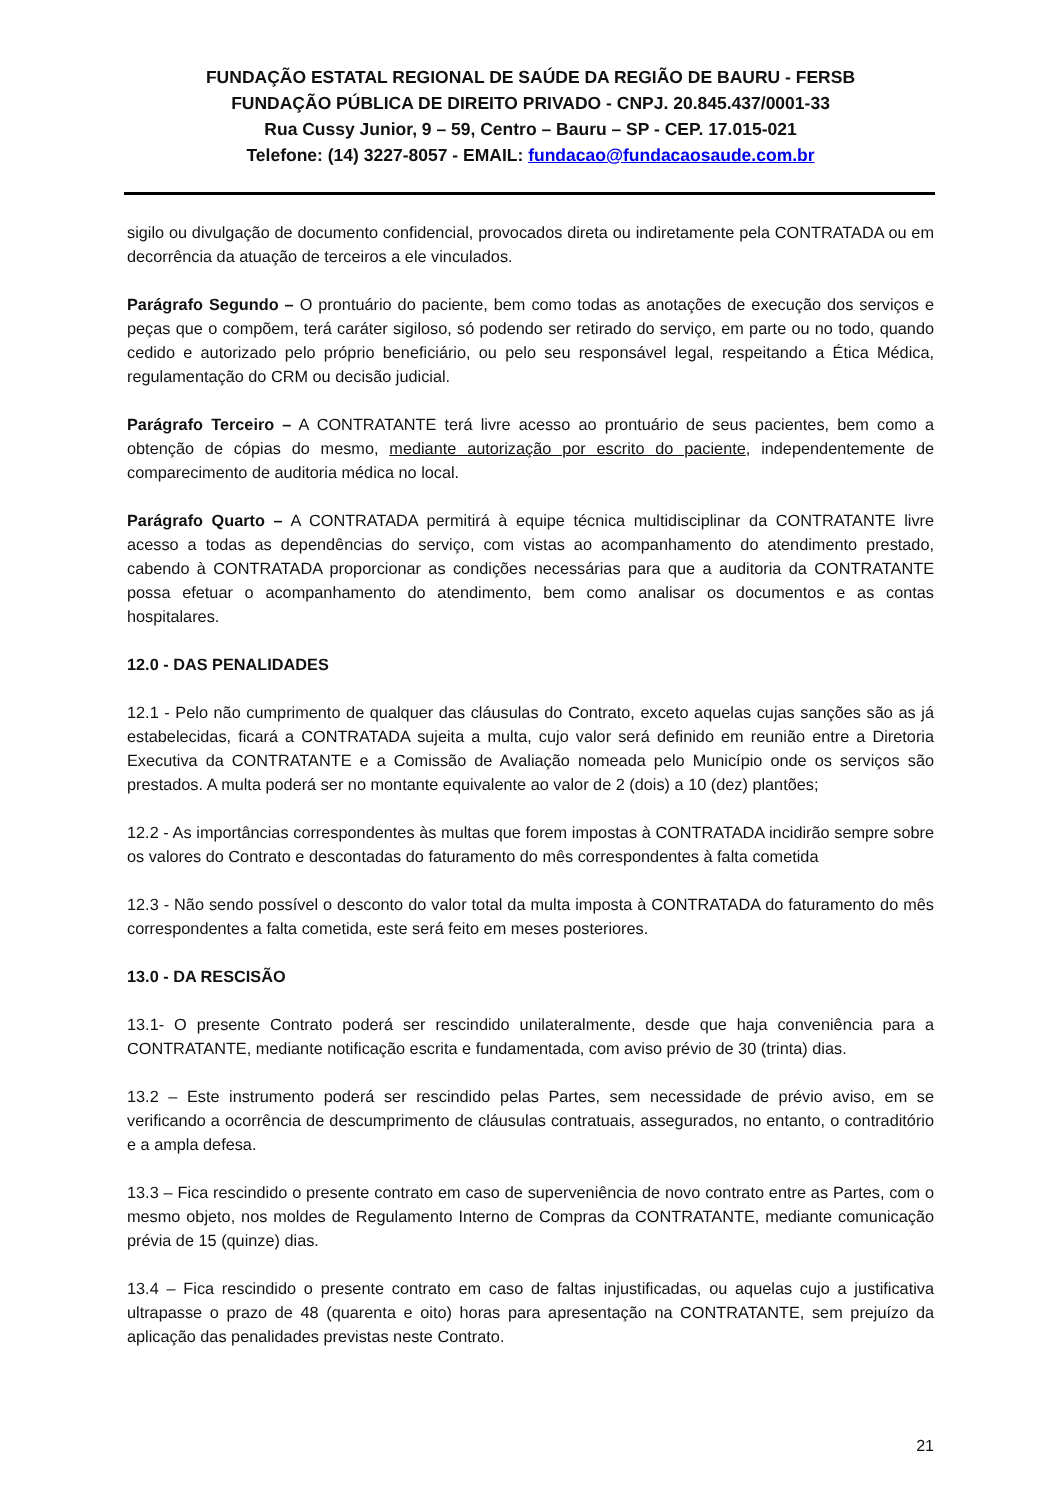FUNDAÇÃO ESTATAL REGIONAL DE SAÚDE DA REGIÃO DE BAURU - FERSB
FUNDAÇÃO PÚBLICA DE DIREITO PRIVADO - CNPJ. 20.845.437/0001-33
Rua Cussy Junior, 9 – 59, Centro – Bauru – SP - CEP. 17.015-021
Telefone: (14) 3227-8057 - EMAIL: fundacao@fundacaosaude.com.br
sigilo ou divulgação de documento confidencial, provocados direta ou indiretamente pela CONTRATADA ou em decorrência da atuação de terceiros a ele vinculados.
Parágrafo Segundo – O prontuário do paciente, bem como todas as anotações de execução dos serviços e peças que o compõem, terá caráter sigiloso, só podendo ser retirado do serviço, em parte ou no todo, quando cedido e autorizado pelo próprio beneficiário, ou pelo seu responsável legal, respeitando a Ética Médica, regulamentação do CRM ou decisão judicial.
Parágrafo Terceiro – A CONTRATANTE terá livre acesso ao prontuário de seus pacientes, bem como a obtenção de cópias do mesmo, mediante autorização por escrito do paciente, independentemente de comparecimento de auditoria médica no local.
Parágrafo Quarto – A CONTRATADA permitirá à equipe técnica multidisciplinar da CONTRATANTE livre acesso a todas as dependências do serviço, com vistas ao acompanhamento do atendimento prestado, cabendo à CONTRATADA proporcionar as condições necessárias para que a auditoria da CONTRATANTE possa efetuar o acompanhamento do atendimento, bem como analisar os documentos e as contas hospitalares.
12.0 - DAS PENALIDADES
12.1 - Pelo não cumprimento de qualquer das cláusulas do Contrato, exceto aquelas cujas sanções são as já estabelecidas, ficará a CONTRATADA sujeita a multa, cujo valor será definido em reunião entre a Diretoria Executiva da CONTRATANTE e a Comissão de Avaliação nomeada pelo Município onde os serviços são prestados. A multa poderá ser no montante equivalente ao valor de 2 (dois) a 10 (dez) plantões;
12.2 - As importâncias correspondentes às multas que forem impostas à CONTRATADA incidirão sempre sobre os valores do Contrato e descontadas do faturamento do mês correspondentes à falta cometida
12.3 - Não sendo possível o desconto do valor total da multa imposta à CONTRATADA do faturamento do mês correspondentes a falta cometida, este será feito em meses posteriores.
13.0 - DA RESCISÃO
13.1- O presente Contrato poderá ser rescindido unilateralmente, desde que haja conveniência para a CONTRATANTE, mediante notificação escrita e fundamentada, com aviso prévio de 30 (trinta) dias.
13.2 – Este instrumento poderá ser rescindido pelas Partes, sem necessidade de prévio aviso, em se verificando a ocorrência de descumprimento de cláusulas contratuais, assegurados, no entanto, o contraditório e a ampla defesa.
13.3 – Fica rescindido o presente contrato em caso de superveniência de novo contrato entre as Partes, com o mesmo objeto, nos moldes de Regulamento Interno de Compras da CONTRATANTE, mediante comunicação prévia de 15 (quinze) dias.
13.4 – Fica rescindido o presente contrato em caso de faltas injustificadas, ou aquelas cujo a justificativa ultrapasse o prazo de 48 (quarenta e oito) horas para apresentação na CONTRATANTE, sem prejuízo da aplicação das penalidades previstas neste Contrato.
21